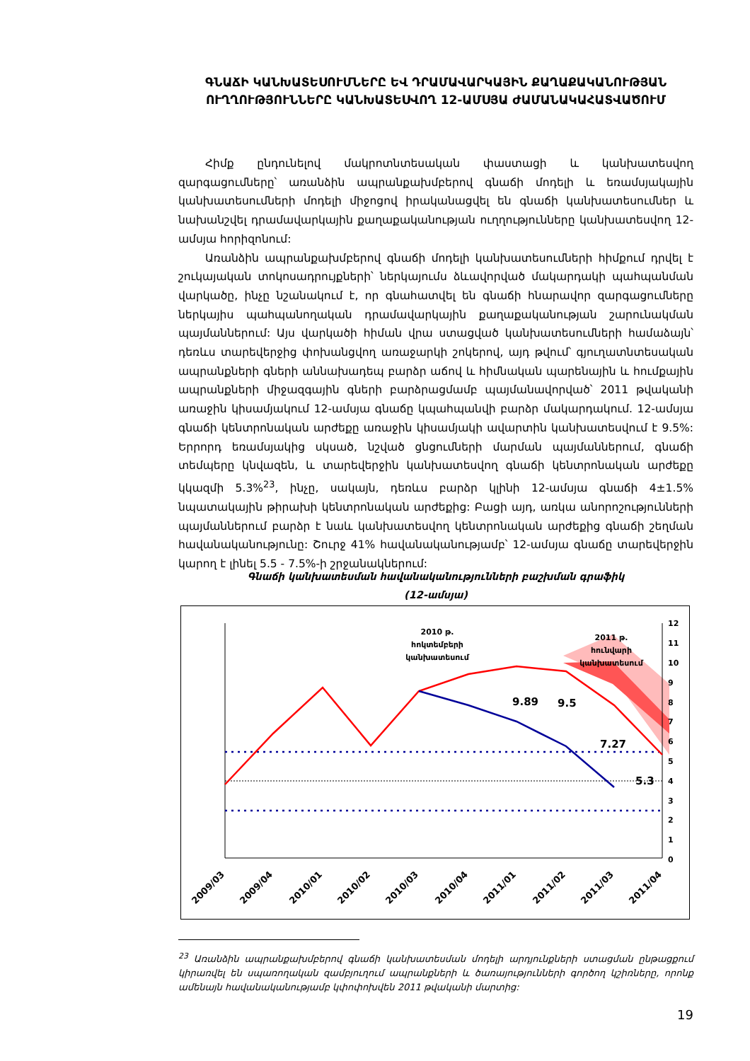ԳՆԱՃԻ ԿԱՆԽԱՏԵՍՈՒՄՆԵՐԸ ԵՎ ԴՐԱՄԱՎԱՐԿԱՅԻՆ ՔԱՂԱՔԱԿԱՆՈՒԹՅԱՆ ՈՒՂՂՈՒԹՅՈՒՆՆԵՐԸ ԿԱՆԽԱՏԵՍՎՈՂ 12-ԱՄՍՅԱ ԺԱՄԱՆԱԿԱՀԱՏՎԱԾՈՒՄ
Հիմք ընդունելով մակրոտնտեսական փաստացի և կանխատեսվող զարգացումները՝ առանձին ապրանքախմբերով գնաճի մոդելի և եռամսյակային կանխատեսումների մոդելի միջոցով իրականացվել են գնաճի կանխատեսումներ և նախանշվել դրամավարկային քաղաքականության ուղղությունները կանխատեսվող 12-ամսյա հորիզոնում:
Առանձին ապրանքախմբերով գնաճի մոդելի կանխատեսումների հիմքում դրվել է շուկայական տոկոսադրույքների՝ ներկայումս ձևավորված մակարդակի պահպանման վարկածը, ինչը նշանակում է, որ գնահատվել են գնաճի հնարավոր զարգացումները ներկայիս պահպանողական դրամավարկային քաղաքականության շարունակման պայմաններում: Այս վարկածի հիման վրա ստացված կանխատեսումների համաձայն՝ դեռևս տարեվերջից փոխանցվող առաջարկի շոկերով, այդ թվում՝ գյուղատնտեսական ապրանքների գների աննախադեպ բարձր աճով և հիմնական պարենային և հումքային ապրանքների միջազգային գների բարձրացմամբ պայմանավորված՝ 2011 թվականի առաջին կիսամյակում 12-ամսյա գնաճը կպահպանվի բարձր մակարդակում. 12-ամսյա գնաճի կենտրոնական արժեքը առաջին կիսամյակի ավարտին կանխատեսվում է 9.5%: Երրորդ եռամսյակից սկսած, նշված ցնցումների մարման պայմաններում, գնաճի տեմպերը կնվազեն, և տարեվերջին կանխատեսվող գնաճի կենտրոնական արժեքը կկազմի 5.3%<sup>23</sup>, ինչը, սակայն, դեռևս բարձր կլինի 12-ամսյա գնաճի 4±1.5% նպատակային թիրախի կենտրոնական արժեքից: Բացի այդ, առկա անորոշությունների պայմաններում բարձր է նաև կանխատեսվող կենտրոնական արժեքից գնաճի շեղման հավանականությունը: Շուրջ 41% հավանականությամբ՝ 12-ամսյա գնաճը տարեվերջին կարող է լինել 5.5 - 7.5%-ի շրջանակներում:
Գնաճի կանխատեսման հավանականությունների բաշխման գրաֆիկ
(12-ամսյա)
12
11
10
9
8
7
6
5
4
3
2
1
0
2010 թ.
հոկտեմբերի
կանխատեսում
2011 թ.
հունվարի
կանխատեսում
9.89
9.5
7.27
5.3
2009/03
2009/04
2010/01
2010/02
2010/03
2010/04
2011/01
2011/02
2011/03
2011/04
<sup>23</sup> Առանձին ապրանքախմբերով գնաճի կանխատեսման մոդելի արդյունքների ստացման ընթացքում կիրառվել են սպառողական զամբյուղում ապրանքների և ծառայությունների գործող կշիռները, որոնք ամենայն հավանականությամբ կփոփոխվեն 2011 թվականի մարտից:
19